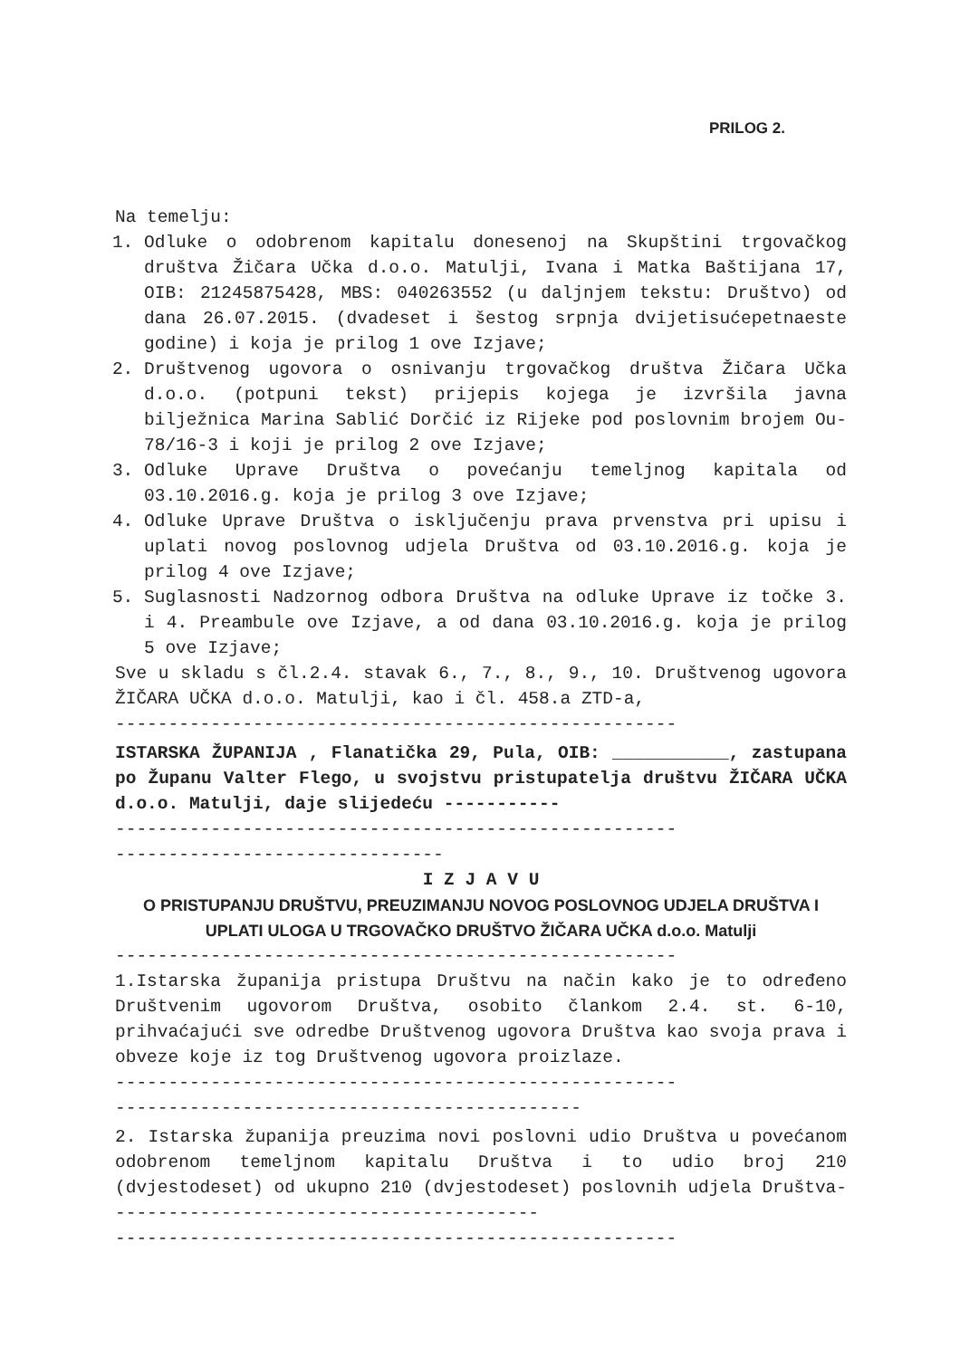PRILOG 2.
Na temelju:
1. Odluke o odobrenom kapitalu donesenoj na Skupštini trgovačkog društva Žičara Učka d.o.o. Matulji, Ivana i Matka Baštijana 17, OIB: 21245875428, MBS: 040263552 (u daljnjem tekstu: Društvo) od dana 26.07.2015. (dvadeset i šestog srpnja dvijetisućepetnaeste godine) i koja je prilog 1 ove Izjave;
2. Društvenog ugovora o osnivanju trgovačkog društva Žičara Učka d.o.o. (potpuni tekst) prijepis kojega je izvršila javna bilježnica Marina Sablić Dorčić iz Rijeke pod poslovnim brojem Ou-78/16-3 i koji je prilog 2 ove Izjave;
3. Odluke Uprave Društva o povećanju temeljnog kapitala od 03.10.2016.g. koja je prilog 3 ove Izjave;
4. Odluke Uprave Društva o isključenju prava prvenstva pri upisu i uplati novog poslovnog udjela Društva od 03.10.2016.g. koja je prilog 4 ove Izjave;
5. Suglasnosti Nadzornog odbora Društva na odluke Uprave iz točke 3. i 4. Preambule ove Izjave, a od dana 03.10.2016.g. koja je prilog 5 ove Izjave;
Sve u skladu s čl.2.4. stavak 6., 7., 8., 9., 10. Društvenog ugovora ŽIČARA UČKA d.o.o. Matulji, kao i čl. 458.a ZTD-a,
-----------------------------------------------------
ISTARSKA ŽUPANIJA , Flanatička 29, Pula, OIB: ___________, zastupana po Županu Valter Flego, u svojstvu pristupatelja društvu ŽIČARA UČKA d.o.o. Matulji, daje slijedeću -----------
-----------------------------------------------------
-------------------------------
I Z J A V U
O PRISTUPANJU DRUŠTVU, PREUZIMANJU NOVOG POSLOVNOG UDJELA DRUŠTVA I UPLATI ULOGA U TRGOVAČKO DRUŠTVO ŽIČARA UČKA d.o.o. Matulji
-----------------------------------------------------
1.Istarska županija pristupa Društvu na način kako je to određeno Društvenim ugovorom Društva, osobito člankom 2.4. st. 6-10, prihvaćajući sve odredbe Društvenog ugovora Društva kao svoja prava i obveze koje iz tog Društvenog ugovora proizlaze.
-----------------------------------------------------
--------------------------------------------
2. Istarska županija preuzima novi poslovni udio Društva u povećanom odobrenom temeljnom kapitalu Društva i to udio broj 210 (dvjestodeset) od ukupno 210 (dvjestodeset) poslovnih udjela Društva-----------------------------------------
-----------------------------------------------------